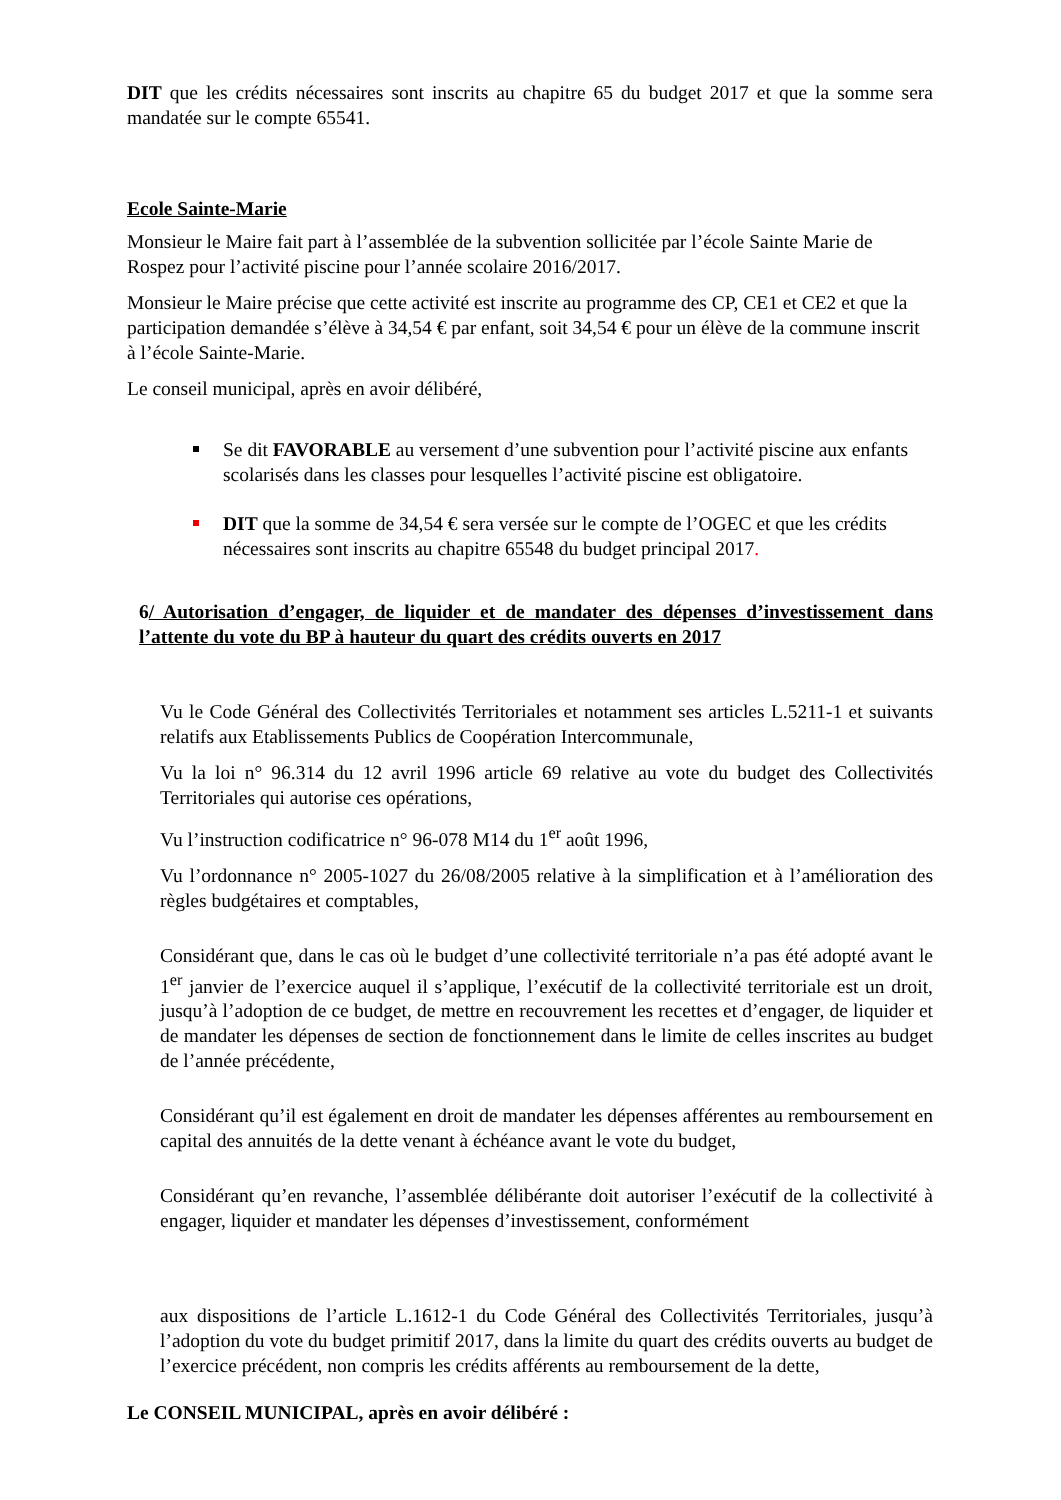DIT que les crédits nécessaires sont inscrits au chapitre 65 du budget 2017 et que la somme sera mandatée sur le compte 65541.
Ecole Sainte-Marie
Monsieur le Maire fait part à l’assemblée de la subvention sollicitée par l’école Sainte Marie de Rospez pour l’activité piscine pour l’année scolaire 2016/2017.
Monsieur le Maire précise que cette activité est inscrite au programme des CP, CE1 et CE2 et que la participation demandée s’élève à 34,54 € par enfant, soit 34,54 € pour un élève de la commune inscrit à l’école Sainte-Marie.
Le conseil municipal, après en avoir délibéré,
Se dit FAVORABLE au versement d’une subvention pour l’activité piscine aux enfants scolarisés dans les classes pour lesquelles l’activité piscine est obligatoire.
DIT que la somme de 34,54 € sera versée sur le compte de l’OGEC et que les crédits nécessaires sont inscrits au chapitre 65548 du budget principal 2017.
6/ Autorisation d’engager, de liquider et de mandater des dépenses d’investissement dans l’attente du vote du BP à hauteur du quart des crédits ouverts en 2017
Vu le Code Général des Collectivités Territoriales et notamment ses articles L.5211-1 et suivants relatifs aux Etablissements Publics de Coopération Intercommunale,
Vu la loi n° 96.314 du 12 avril 1996 article 69 relative au vote du budget des Collectivités Territoriales qui autorise ces opérations,
Vu l’instruction codificatrice n° 96-078 M14 du 1<sup>er</sup> août 1996,
Vu l’ordonnance n° 2005-1027 du 26/08/2005 relative à la simplification et à l’amélioration des règles budgétaires et comptables,
Considérant que, dans le cas où le budget d’une collectivité territoriale n’a pas été adopté avant le 1<sup>er</sup> janvier de l’exercice auquel il s’applique, l’exécutif de la collectivité territoriale est un droit, jusqu’à l’adoption de ce budget, de mettre en recouvrement les recettes et d’engager, de liquider et de mandater les dépenses de section de fonctionnement dans le limite de celles inscrites au budget de l’année précédente,
Considérant qu’il est également en droit de mandater les dépenses afférentes au remboursement en capital des annuités de la dette venant à échéance avant le vote du budget,
Considérant qu’en revanche, l’assemblée délibérante doit autoriser l’exécutif de la collectivité à engager, liquider et mandater les dépenses d’investissement, conformément
aux dispositions de l’article L.1612-1 du Code Général des Collectivités Territoriales, jusqu’à l’adoption du vote du budget primitif 2017, dans la limite du quart des crédits ouverts au budget de l’exercice précédent, non compris les crédits afférents au remboursement de la dette,
Le CONSEIL MUNICIPAL, après en avoir délibéré :